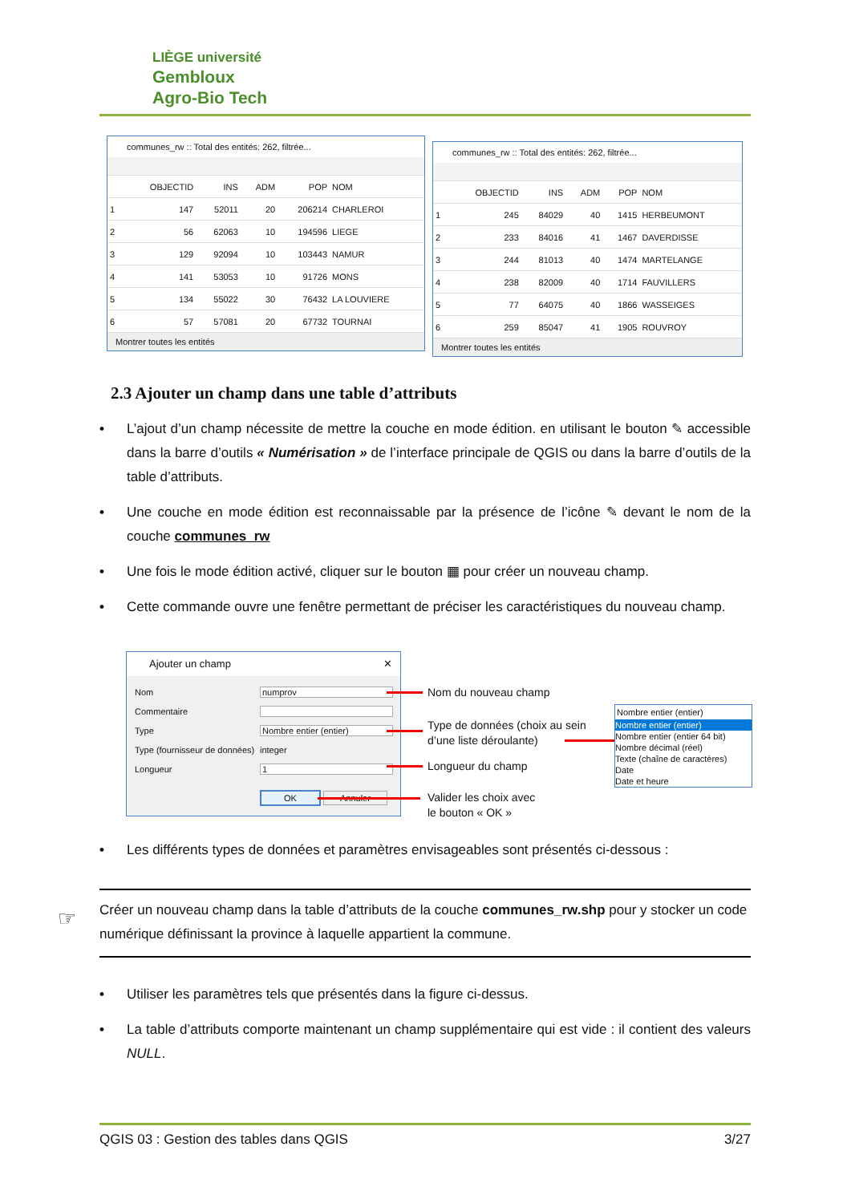LIÈGE université
Gembloux
Agro-Bio Tech
communes_rw :: Total des entités: 262, filtrée...
| | OBJECTID | INS | ADM | POP | NOM |
| --- | --- | --- | --- | --- | --- |
| 1 | 147 | 52011 | 20 | 206214 | CHARLEROI |
| 2 | 56 | 62063 | 10 | 194596 | LIEGE |
| 3 | 129 | 92094 | 10 | 103443 | NAMUR |
| 4 | 141 | 53053 | 10 | 91726 | MONS |
| 5 | 134 | 55022 | 30 | 76432 | LA LOUVIERE |
| 6 | 57 | 57081 | 20 | 67732 | TOURNAI |
Montrer toutes les entités
communes_rw :: Total des entités: 262, filtrée...
| | OBJECTID | INS | ADM | POP | NOM |
| --- | --- | --- | --- | --- | --- |
| 1 | 245 | 84029 | 40 | 1415 | HERBEUMONT |
| 2 | 233 | 84016 | 41 | 1467 | DAVERDISSE |
| 3 | 244 | 81013 | 40 | 1474 | MARTELANGE |
| 4 | 238 | 82009 | 40 | 1714 | FAUVILLERS |
| 5 | 77 | 64075 | 40 | 1866 | WASSEIGES |
| 6 | 259 | 85047 | 41 | 1905 | ROUVROY |
Montrer toutes les entités
2.3 Ajouter un champ dans une table d’attributs
• L’ajout d’un champ nécessite de mettre la couche en mode édition. en utilisant le bouton ✎ accessible dans la barre d’outils « Numérisation » de l’interface principale de QGIS ou dans la barre d’outils de la table d’attributs.
• Une couche en mode édition est reconnaissable par la présence de l’icône ✎ devant le nom de la couche communes_rw
• Une fois le mode édition activé, cliquer sur le bouton ▦ pour créer un nouveau champ.
• Cette commande ouvre une fenêtre permettant de préciser les caractéristiques du nouveau champ.
Ajouter un champ ✕
Nom numprov
Commentaire
Type Nombre entier (entier)
Type (fournisseur de données) integer
Longueur 1
OK Annuler
Nom du nouveau champ
Type de données (choix au sein
d’une liste déroulante)
Longueur du champ
Valider les choix avec
le bouton « OK »
Nombre entier (entier)
Nombre entier (entier)
Nombre entier (entier 64 bit)
Nombre décimal (réel)
Texte (chaîne de caractères)
Date
Date et heure
• Les différents types de données et paramètres envisageables sont présentés ci-dessous :
☞
Créer un nouveau champ dans la table d’attributs de la couche communes_rw.shp pour y stocker un code numérique définissant la province à laquelle appartient la commune.
• Utiliser les paramètres tels que présentés dans la figure ci-dessus.
• La table d’attributs comporte maintenant un champ supplémentaire qui est vide : il contient des valeurs NULL.
QGIS 03 : Gestion des tables dans QGIS 3/27